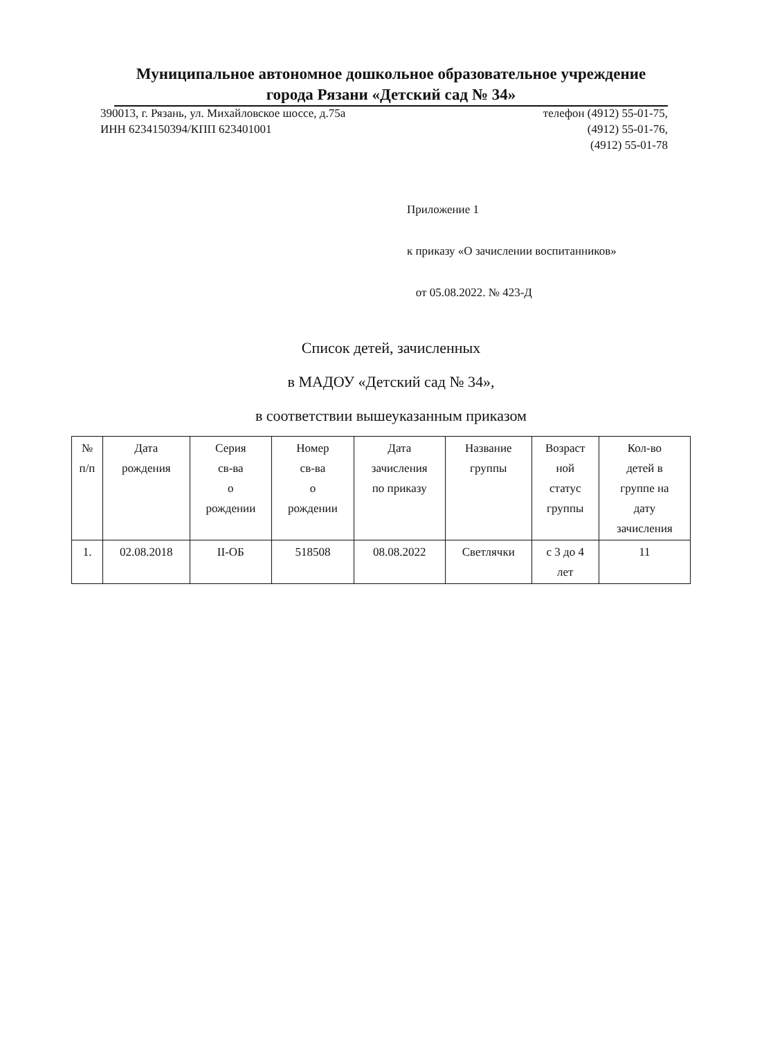Муниципальное автономное дошкольное образовательное учреждение
города Рязани «Детский сад № 34»
390013, г. Рязань, ул. Михайловское шоссе, д.75а
ИНН 6234150394/КПП 623401001
телефон (4912) 55-01-75,
(4912) 55-01-76,
(4912) 55-01-78
Приложение 1
к приказу «О зачислении воспитанников»
от 05.08.2022. № 423-Д
Список детей, зачисленных
в МАДОУ «Детский сад № 34»,
в соответствии вышеуказанным приказом
| № п/п | Дата рождения | Серия св-ва о рождении | Номер св-ва о рождении | Дата зачисления по приказу | Название группы | Возраст ной статус группы | Кол-во детей в группе на дату зачисления |
| --- | --- | --- | --- | --- | --- | --- | --- |
| 1. | 02.08.2018 | II-ОБ | 518508 | 08.08.2022 | Светлячки | с 3 до 4 лет | 11 |